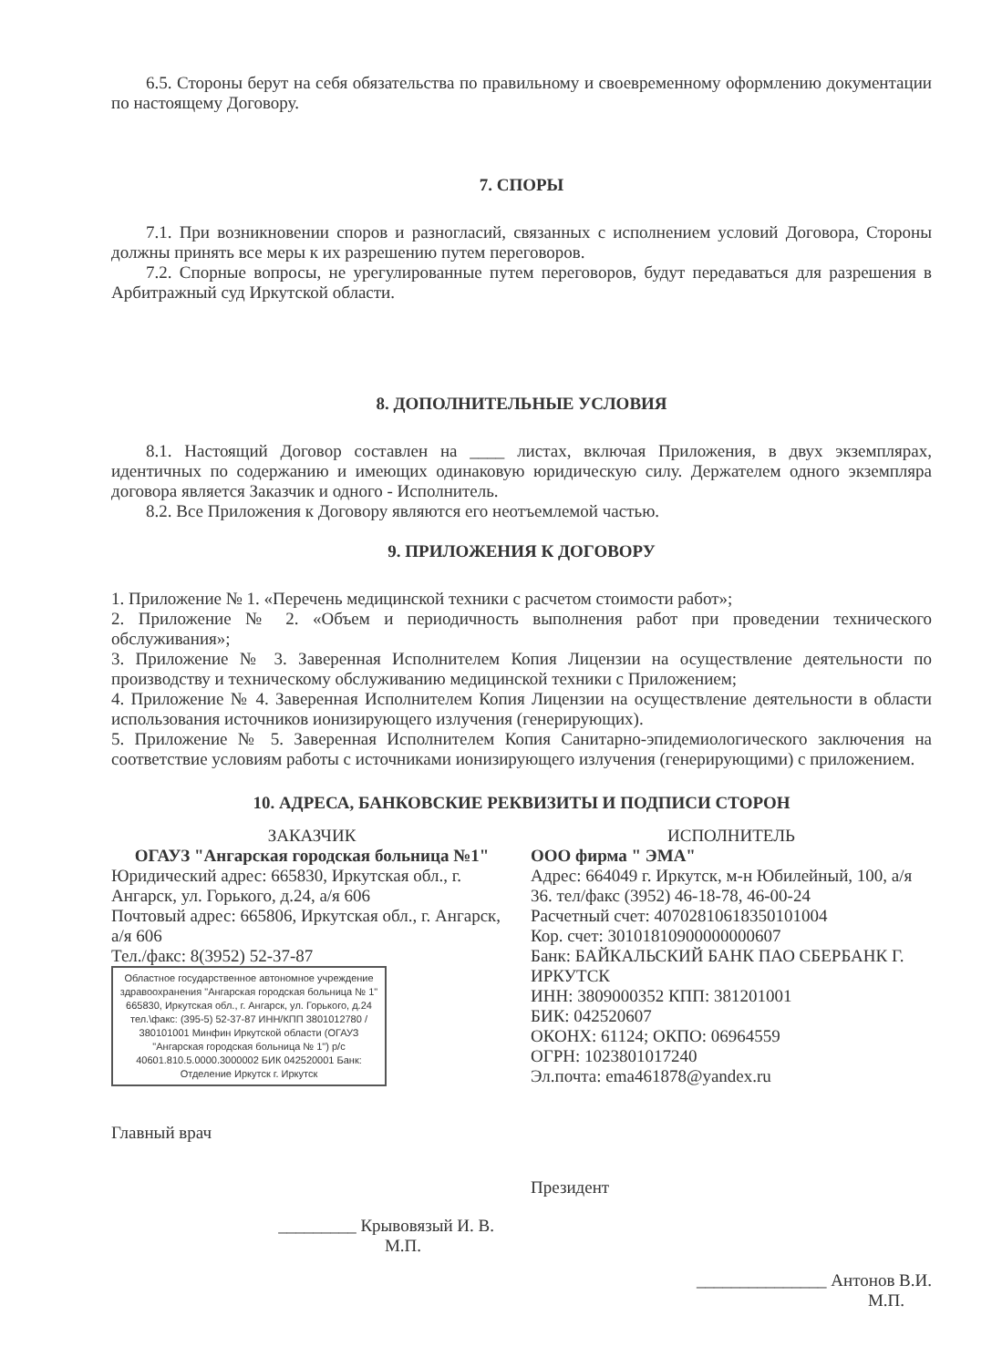6.5. Стороны берут на себя обязательства по правильному и своевременному оформлению документации по настоящему Договору.
7. СПОРЫ
7.1. При возникновении споров и разногласий, связанных с исполнением условий Договора, Стороны должны принять все меры к их разрешению путем переговоров.
7.2. Спорные вопросы, не урегулированные путем переговоров, будут передаваться для разрешения в Арбитражный суд Иркутской области.
8. ДОПОЛНИТЕЛЬНЫЕ УСЛОВИЯ
8.1. Настоящий Договор составлен на ____ листах, включая Приложения, в двух экземплярах, идентичных по содержанию и имеющих одинаковую юридическую силу. Держателем одного экземпляра договора является Заказчик и одного - Исполнитель.
8.2. Все Приложения к Договору являются его неотъемлемой частью.
9. ПРИЛОЖЕНИЯ К ДОГОВОРУ
1. Приложение № 1. «Перечень медицинской техники с расчетом стоимости работ»;
2. Приложение № 2. «Объем и периодичность выполнения работ при проведении технического обслуживания»;
3. Приложение № 3. Заверенная Исполнителем Копия Лицензии на осуществление деятельности по производству и техническому обслуживанию медицинской техники с Приложением;
4. Приложение № 4. Заверенная Исполнителем Копия Лицензии на осуществление деятельности в области использования источников ионизирующего излучения (генерирующих).
5. Приложение № 5. Заверенная Исполнителем Копия Санитарно-эпидемиологического заключения на соответствие условиям работы с источниками ионизирующего излучения (генерирующими) с приложением.
10. АДРЕСА, БАНКОВСКИЕ РЕКВИЗИТЫ И ПОДПИСИ СТОРОН
ЗАКАЗЧИК
ОГАУЗ "Ангарская городская больница №1"
Юридический адрес: 665830, Иркутская обл., г. Ангарск, ул. Горького, д.24, а/я 606
Почтовый адрес: 665806, Иркутская обл., г. Ангарск, а/я 606
Тел./факс: 8(3952) 52-37-87
Областное государственное автономное учреждение здравоохранения "Ангарская городская больница № 1" 665830, Иркутская обл., г. Ангарск, ул. Горького, д.24 тел.\факс: (395-5) 52-37-87 ИНН/КПП 3801012780 / 380101001 Минфин Иркутской области (ОГАУЗ "Ангарская городская больница № 1") р/с 40601.810.5.0000.3000002 БИК 042520001 Банк: Отделение Иркутск г. Иркутск
Главный врач
_________ Крывовязый И. В.
М.П.
ИСПОЛНИТЕЛЬ
ООО фирма " ЭМА"
Адрес: 664049 г. Иркутск, м-н Юбилейный, 100, а/я 36. тел/факс (3952) 46-18-78, 46-00-24
Расчетный счет: 40702810618350101004
Кор. счет: 30101810900000000607
Банк: БАЙКАЛЬСКИЙ БАНК ПАО СБЕРБАНК Г. ИРКУТСК
ИНН: 3809000352 КПП: 381201001
БИК: 042520607
ОКОНХ: 61124; ОКПО: 06964559
ОГРН: 1023801017240
Эл.почта: ema461878@yandex.ru
Президент
_______________ Антонов В.И.
М.П.